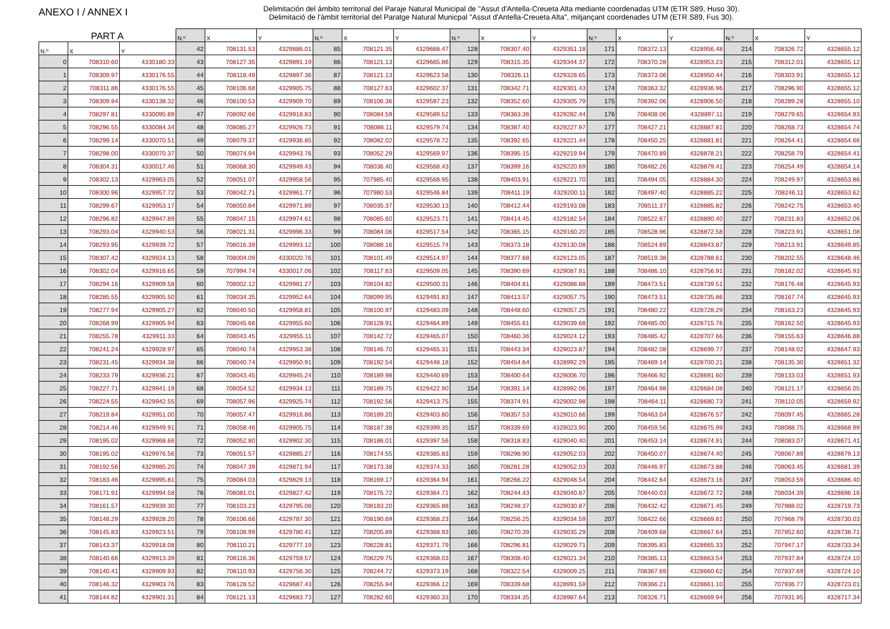ANEXO I / ANNEX I
Delimitación del ámbito territorial del Paraje Natural Municipal de "Assut d'Antella-Creueta Alta mediante coordenadas UTM (ETR S89, Huso 30).
Delimitació de l'àmbit territorial del Paratge Natural Municpal "Assut d'Antella-Creueta Alta", mitjançant coordenades UTM (ETR S89, Fus 30).
| PART A | | | N.º | X | Y | N.º | X | Y | N.º | X | Y | N.º | X | Y | N.º | X | Y |
| --- | --- | --- | --- | --- | --- | --- | --- | --- | --- | --- | --- | --- | --- | --- | --- | --- | --- |
| N.º | X | Y | 42 | 708131.53 | 4329886.01 | 85 | 708121.35 | 4329668.47 | 128 | 708307.40 | 4329351.18 | 171 | 708372.13 | 4328956.48 | 214 | 708326.72 | 4328655.12 |
| 0 | 708310.60 | 4330180.33 | 43 | 708127.35 | 4329891.19 | 86 | 708121.13 | 4329665.86 | 129 | 708315.35 | 4329344.37 | 172 | 708370.28 | 4328953.23 | 215 | 708312.01 | 4328655.12 |
| 1 | 708309.97 | 4330176.55 | 44 | 708118.49 | 4329897.36 | 87 | 708121.13 | 4329623.58 | 130 | 708326.11 | 4329328.65 | 173 | 708373.06 | 4328950.44 | 216 | 708303.91 | 4328655.12 |
| 2 | 708311.86 | 4330176.55 | 45 | 708106.68 | 4329905.75 | 88 | 708127.63 | 4329602.37 | 131 | 708342.71 | 4329301.43 | 174 | 708363.32 | 4328936.96 | 217 | 708296.90 | 4328655.12 |
| 3 | 708309.94 | 4330138.32 | 46 | 708100.53 | 4329909.70 | 89 | 708106.36 | 4329597.23 | 132 | 708352.60 | 4329305.79 | 175 | 708392.06 | 4328906.50 | 218 | 708289.28 | 4328655.10 |
| 4 | 708297.81 | 4330095.89 | 47 | 708092.66 | 4329918.83 | 90 | 708084.59 | 4329589.52 | 133 | 708363.36 | 4329282.44 | 176 | 708408.06 | 4328897.11 | 219 | 708279.65 | 4328654.93 |
| 5 | 708296.55 | 4330084.34 | 48 | 708085.27 | 4329926.73 | 91 | 708086.11 | 4329579.74 | 134 | 708387.40 | 4329227.97 | 177 | 708427.21 | 4328887.81 | 220 | 708268.73 | 4328654.74 |
| 6 | 708299.14 | 4330070.51 | 49 | 708079.37 | 4329936.85 | 92 | 708082.02 | 4329578.72 | 135 | 708392.65 | 4329221.44 | 178 | 708450.25 | 4328881.81 | 221 | 708264.41 | 4328654.66 |
| 7 | 708298.00 | 4330070.37 | 50 | 708074.94 | 4329943.76 | 93 | 708052.29 | 4329569.97 | 136 | 708395.15 | 4329219.94 | 179 | 708470.89 | 4328878.21 | 222 | 708258.79 | 4328654.41 |
| 8 | 708304.31 | 4330017.46 | 51 | 708068.30 | 4329949.43 | 94 | 708036.40 | 4329568.43 | 137 | 708399.16 | 4329220.69 | 180 | 708482.26 | 4328879.41 | 223 | 708254.49 | 4328654.14 |
| 9 | 708302.13 | 4329963.05 | 52 | 708051.07 | 4329958.56 | 95 | 707985.40 | 4329568.95 | 138 | 708403.91 | 4329221.70 | 181 | 708494.05 | 4328884.30 | 224 | 708249.97 | 4328653.86 |
| 10 | 708300.96 | 4329957.72 | 53 | 708042.71 | 4329961.77 | 96 | 707980.53 | 4329546.84 | 139 | 708411.19 | 4329200.11 | 182 | 708497.40 | 4328885.22 | 225 | 708246.11 | 4328653.62 |
| 11 | 708299.67 | 4329953.17 | 54 | 708050.84 | 4329971.89 | 97 | 708035.37 | 4329530.13 | 140 | 708412.44 | 4329193.08 | 183 | 708511.37 | 4328885.82 | 226 | 708242.75 | 4328653.40 |
| 12 | 708296.82 | 4329947.89 | 55 | 708047.15 | 4329974.61 | 98 | 708085.60 | 4329523.71 | 141 | 708414.45 | 4329182.54 | 184 | 708522.67 | 4328890.40 | 227 | 708231.83 | 4328652.06 |
| 13 | 708293.04 | 4329940.53 | 56 | 708021.31 | 4329996.33 | 99 | 708084.06 | 4329517.54 | 142 | 708365.15 | 4329160.20 | 185 | 708528.96 | 4328872.58 | 228 | 708223.91 | 4328651.08 |
| 14 | 708293.95 | 4329939.72 | 57 | 708016.39 | 4329993.12 | 100 | 708088.16 | 4329515.74 | 143 | 708373.18 | 4329130.08 | 186 | 708524.69 | 4328843.87 | 229 | 708213.91 | 4328649.85 |
| 15 | 708307.42 | 4329924.13 | 58 | 708004.09 | 4330020.76 | 101 | 708101.49 | 4329514.97 | 144 | 708377.68 | 4329123.05 | 187 | 708519.38 | 4328788.61 | 230 | 708202.55 | 4328648.46 |
| 16 | 708302.04 | 4329916.65 | 59 | 707994.74 | 4330017.06 | 102 | 708117.63 | 4329509.05 | 145 | 708390.69 | 4329087.91 | 188 | 708486.10 | 4328756.91 | 231 | 708182.02 | 4328645.93 |
| 17 | 708294.16 | 4329909.58 | 60 | 708002.12 | 4329981.27 | 103 | 708104.82 | 4329500.31 | 146 | 708404.81 | 4329088.88 | 189 | 708473.51 | 4328739.51 | 232 | 708176.48 | 4328645.93 |
| 18 | 708285.55 | 4329905.50 | 61 | 708034.35 | 4329952.64 | 104 | 708099.95 | 4329491.83 | 147 | 708413.57 | 4329057.75 | 190 | 708473.51 | 4328735.86 | 233 | 708167.74 | 4328645.93 |
| 19 | 708277.94 | 4329905.27 | 62 | 708040.50 | 4329958.81 | 105 | 708100.97 | 4329483.09 | 148 | 708448.60 | 4329057.25 | 191 | 708480.22 | 4328728.29 | 234 | 708163.23 | 4328645.93 |
| 20 | 708268.99 | 4329905.94 | 63 | 708045.66 | 4329955.60 | 106 | 708128.91 | 4329464.89 | 149 | 708455.61 | 4329039.68 | 192 | 708485.00 | 4328715.76 | 235 | 708162.50 | 4328645.93 |
| 21 | 708255.78 | 4329911.33 | 64 | 708043.45 | 4329955.11 | 107 | 708142.72 | 4329465.07 | 150 | 708460.36 | 4329024.12 | 193 | 708485.42 | 4328707.66 | 236 | 708155.63 | 4328646.88 |
| 22 | 708241.24 | 4329928.97 | 65 | 708040.74 | 4329953.38 | 108 | 708146.70 | 4329465.31 | 151 | 708443.34 | 4329023.87 | 194 | 708482.08 | 4328699.77 | 237 | 708148.02 | 4328647.93 |
| 23 | 708231.45 | 4329934.38 | 66 | 708040.74 | 4329950.91 | 109 | 708192.54 | 4329448.18 | 152 | 708454.64 | 4328992.29 | 195 | 708469.14 | 4328700.21 | 238 | 708135.30 | 4328651.32 |
| 24 | 708233.79 | 4329936.21 | 67 | 708043.45 | 4329945.24 | 110 | 708189.98 | 4329440.69 | 153 | 708400.64 | 4329006.70 | 196 | 708466.92 | 4328691.60 | 239 | 708133.03 | 4328651.93 |
| 25 | 708227.71 | 4329941.19 | 68 | 708054.52 | 4329934.13 | 111 | 708189.75 | 4329422.90 | 154 | 708391.14 | 4328992.06 | 197 | 708464.98 | 4328684.08 | 240 | 708121.17 | 4328656.05 |
| 26 | 708224.55 | 4329942.55 | 69 | 708057.96 | 4329925.74 | 112 | 708192.56 | 4329413.75 | 155 | 708374.91 | 4329002.98 | 198 | 708464.11 | 4328680.73 | 241 | 708110.05 | 4328659.92 |
| 27 | 708219.84 | 4329951.00 | 70 | 708057.47 | 4329916.86 | 113 | 708189.20 | 4329403.80 | 156 | 708357.53 | 4329010.66 | 199 | 708463.04 | 4328676.57 | 242 | 708097.45 | 4328665.28 |
| 28 | 708214.46 | 4329949.91 | 71 | 708058.46 | 4329905.75 | 114 | 708187.38 | 4329399.35 | 157 | 708339.69 | 4329023.90 | 200 | 708459.56 | 4328675.99 | 243 | 708088.75 | 4328668.99 |
| 29 | 708195.02 | 4329968.66 | 72 | 708052.80 | 4329902.30 | 115 | 708186.01 | 4329397.56 | 158 | 708318.83 | 4329040.40 | 201 | 708453.14 | 4328674.91 | 244 | 708083.07 | 4328671.41 |
| 30 | 708195.02 | 4329976.56 | 73 | 708051.57 | 4329885.27 | 116 | 708174.55 | 4329385.83 | 159 | 708298.90 | 4329052.03 | 202 | 708450.07 | 4328674.40 | 245 | 708067.89 | 4328679.13 |
| 31 | 708192.56 | 4329985.20 | 74 | 708047.39 | 4329871.94 | 117 | 708173.38 | 4329374.33 | 160 | 708281.28 | 4329052.03 | 203 | 708446.97 | 4328673.88 | 246 | 708063.45 | 4328681.39 |
| 32 | 708183.46 | 4329995.81 | 75 | 708084.03 | 4329829.13 | 118 | 708169.17 | 4329364.94 | 161 | 708266.22 | 4329048.54 | 204 | 708442.64 | 4328673.16 | 247 | 708053.59 | 4328686.40 |
| 33 | 708171.91 | 4329994.58 | 76 | 708081.01 | 4329827.42 | 119 | 708175.72 | 4329364.71 | 162 | 708244.43 | 4329040.87 | 205 | 708440.03 | 4328672.72 | 248 | 708034.39 | 4328696.16 |
| 34 | 708161.57 | 4329939.30 | 77 | 708103.23 | 4329795.08 | 120 | 708183.20 | 4329365.88 | 163 | 708248.37 | 4329030.87 | 206 | 708432.42 | 4328671.45 | 249 | 707988.02 | 4328719.73 |
| 35 | 708148.29 | 4329928.20 | 78 | 708106.66 | 4329787.30 | 121 | 708190.69 | 4329368.23 | 164 | 708256.25 | 4329034.59 | 207 | 708422.66 | 4328669.81 | 250 | 707968.79 | 4328730.03 |
| 36 | 708145.83 | 4329923.51 | 79 | 708108.99 | 4329780.41 | 122 | 708205.89 | 4329368.93 | 165 | 708270.39 | 4329035.29 | 208 | 708409.68 | 4328667.64 | 251 | 707952.60 | 4328738.71 |
| 37 | 708143.37 | 4329918.08 | 80 | 708110.21 | 4329777.19 | 123 | 708228.81 | 4329371.79 | 166 | 708296.81 | 4329029.71 | 209 | 708395.83 | 4328665.33 | 252 | 707947.17 | 4328733.34 |
| 38 | 708140.66 | 4329913.39 | 81 | 708116.36 | 4329759.57 | 124 | 708229.75 | 4329368.03 | 167 | 708308.40 | 4329021.34 | 210 | 708385.13 | 4328663.54 | 253 | 707937.84 | 4328724.10 |
| 39 | 708140.41 | 4329909.93 | 82 | 708110.93 | 4329756.30 | 125 | 708244.72 | 4329373.19 | 168 | 708322.54 | 4329009.25 | 211 | 708367.69 | 4328660.62 | 254 | 707937.69 | 4328724.10 |
| 40 | 708146.32 | 4329903.76 | 83 | 708128.52 | 4329687.43 | 126 | 708255.94 | 4329366.12 | 169 | 708339.68 | 4328991.59 | 212 | 708366.21 | 4328661.10 | 255 | 707936.77 | 4328723.01 |
| 41 | 708144.82 | 4329901.31 | 84 | 708121.13 | 4329683.73 | 127 | 708282.60 | 4329360.33 | 170 | 708334.35 | 4328987.64 | 213 | 708326.71 | 4328669.94 | 256 | 707931.95 | 4328717.34 |